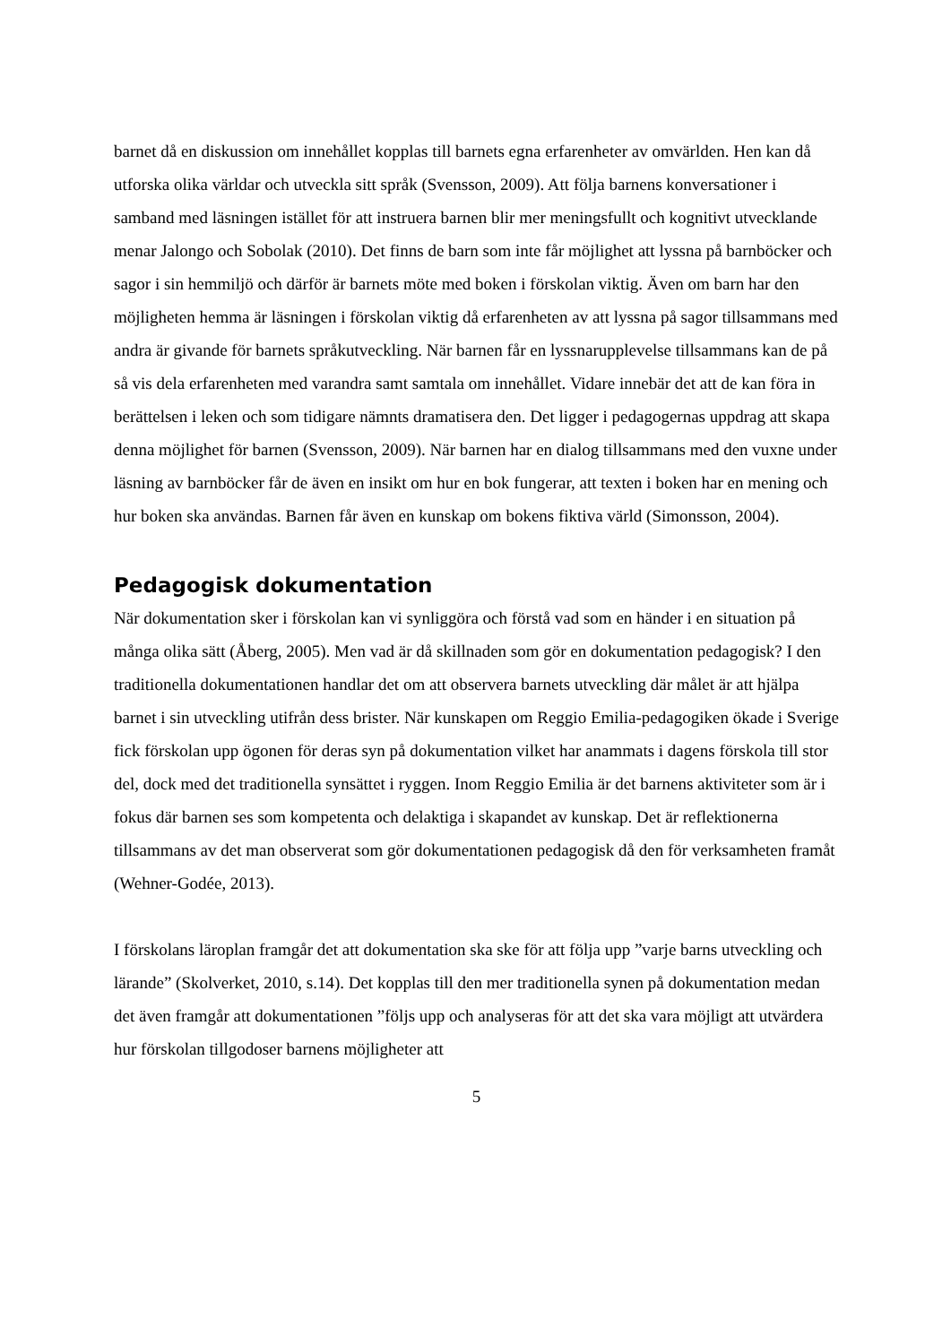barnet då en diskussion om innehållet kopplas till barnets egna erfarenheter av omvärlden. Hen kan då utforska olika världar och utveckla sitt språk (Svensson, 2009). Att följa barnens konversationer i samband med läsningen istället för att instruera barnen blir mer meningsfullt och kognitivt utvecklande menar Jalongo och Sobolak (2010). Det finns de barn som inte får möjlighet att lyssna på barnböcker och sagor i sin hemmiljö och därför är barnets möte med boken i förskolan viktig. Även om barn har den möjligheten hemma är läsningen i förskolan viktig då erfarenheten av att lyssna på sagor tillsammans med andra är givande för barnets språkutveckling. När barnen får en lyssnarupplevelse tillsammans kan de på så vis dela erfarenheten med varandra samt samtala om innehållet. Vidare innebär det att de kan föra in berättelsen i leken och som tidigare nämnts dramatisera den. Det ligger i pedagogernas uppdrag att skapa denna möjlighet för barnen (Svensson, 2009). När barnen har en dialog tillsammans med den vuxne under läsning av barnböcker får de även en insikt om hur en bok fungerar, att texten i boken har en mening och hur boken ska användas. Barnen får även en kunskap om bokens fiktiva värld (Simonsson, 2004).
Pedagogisk dokumentation
När dokumentation sker i förskolan kan vi synliggöra och förstå vad som en händer i en situation på många olika sätt (Åberg, 2005). Men vad är då skillnaden som gör en dokumentation pedagogisk? I den traditionella dokumentationen handlar det om att observera barnets utveckling där målet är att hjälpa barnet i sin utveckling utifrån dess brister. När kunskapen om Reggio Emilia-pedagogiken ökade i Sverige fick förskolan upp ögonen för deras syn på dokumentation vilket har anammats i dagens förskola till stor del, dock med det traditionella synsättet i ryggen. Inom Reggio Emilia är det barnens aktiviteter som är i fokus där barnen ses som kompetenta och delaktiga i skapandet av kunskap. Det är reflektionerna tillsammans av det man observerat som gör dokumentationen pedagogisk då den för verksamheten framåt (Wehner-Godée, 2013).
I förskolans läroplan framgår det att dokumentation ska ske för att följa upp ”varje barns utveckling och lärande” (Skolverket, 2010, s.14). Det kopplas till den mer traditionella synen på dokumentation medan det även framgår att dokumentationen ”följs upp och analyseras för att det ska vara möjligt att utvärdera hur förskolan tillgodoser barnens möjligheter att
5